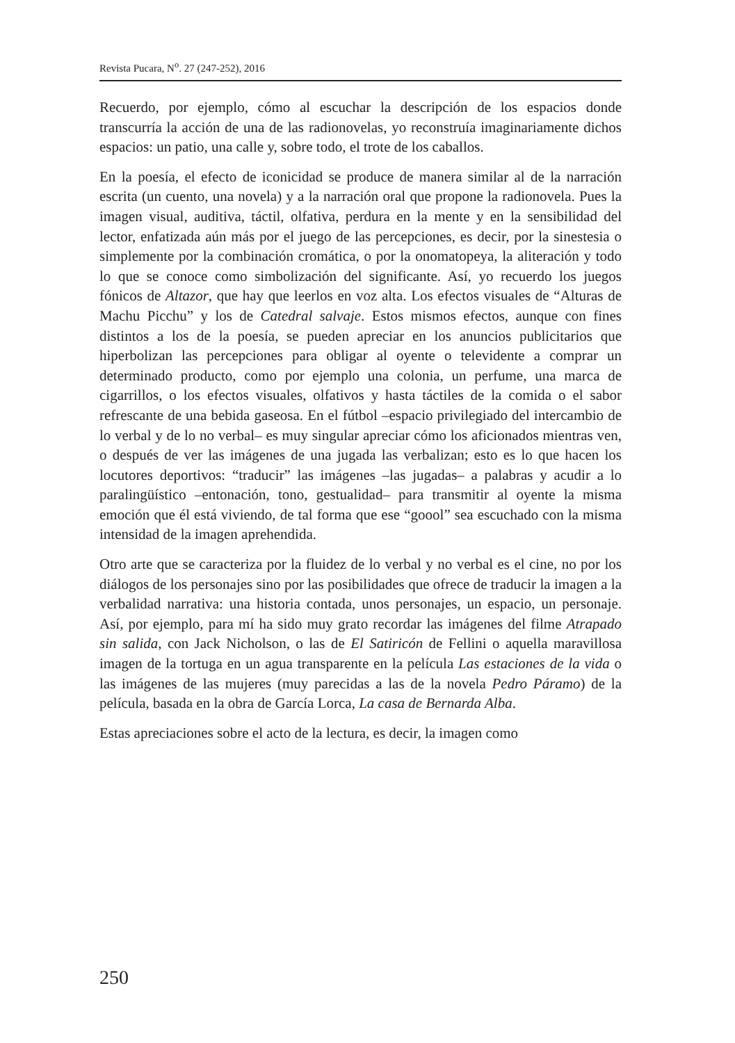Revista Pucara, N<sup>o</sup>. 27 (247-252), 2016
Recuerdo, por ejemplo, cómo al escuchar la descripción de los espacios donde transcurría la acción de una de las radionovelas, yo reconstruía imaginariamente dichos espacios: un patio, una calle y, sobre todo, el trote de los caballos.
En la poesía, el efecto de iconicidad se produce de manera similar al de la narración escrita (un cuento, una novela) y a la narración oral que propone la radionovela. Pues la imagen visual, auditiva, táctil, olfativa, perdura en la mente y en la sensibilidad del lector, enfatizada aún más por el juego de las percepciones, es decir, por la sinestesia o simplemente por la combinación cromática, o por la onomatopeya, la aliteración y todo lo que se conoce como simbolización del significante. Así, yo recuerdo los juegos fónicos de Altazor, que hay que leerlos en voz alta. Los efectos visuales de “Alturas de Machu Picchu” y los de Catedral salvaje. Estos mismos efectos, aunque con fines distintos a los de la poesía, se pueden apreciar en los anuncios publicitarios que hiperbolizan las percepciones para obligar al oyente o televidente a comprar un determinado producto, como por ejemplo una colonia, un perfume, una marca de cigarrillos, o los efectos visuales, olfativos y hasta táctiles de la comida o el sabor refrescante de una bebida gaseosa. En el fútbol –espacio privilegiado del intercambio de lo verbal y de lo no verbal– es muy singular apreciar cómo los aficionados mientras ven, o después de ver las imágenes de una jugada las verbalizan; esto es lo que hacen los locutores deportivos: “traducir” las imágenes –las jugadas– a palabras y acudir a lo paralingüístico –entonación, tono, gestualidad– para transmitir al oyente la misma emoción que él está viviendo, de tal forma que ese “goool” sea escuchado con la misma intensidad de la imagen aprehendida.
Otro arte que se caracteriza por la fluidez de lo verbal y no verbal es el cine, no por los diálogos de los personajes sino por las posibilidades que ofrece de traducir la imagen a la verbalidad narrativa: una historia contada, unos personajes, un espacio, un personaje. Así, por ejemplo, para mí ha sido muy grato recordar las imágenes del filme Atrapado sin salida, con Jack Nicholson, o las de El Satiricón de Fellini o aquella maravillosa imagen de la tortuga en un agua transparente en la película Las estaciones de la vida o las imágenes de las mujeres (muy parecidas a las de la novela Pedro Páramo) de la película, basada en la obra de García Lorca, La casa de Bernarda Alba.
Estas apreciaciones sobre el acto de la lectura, es decir, la imagen como
250